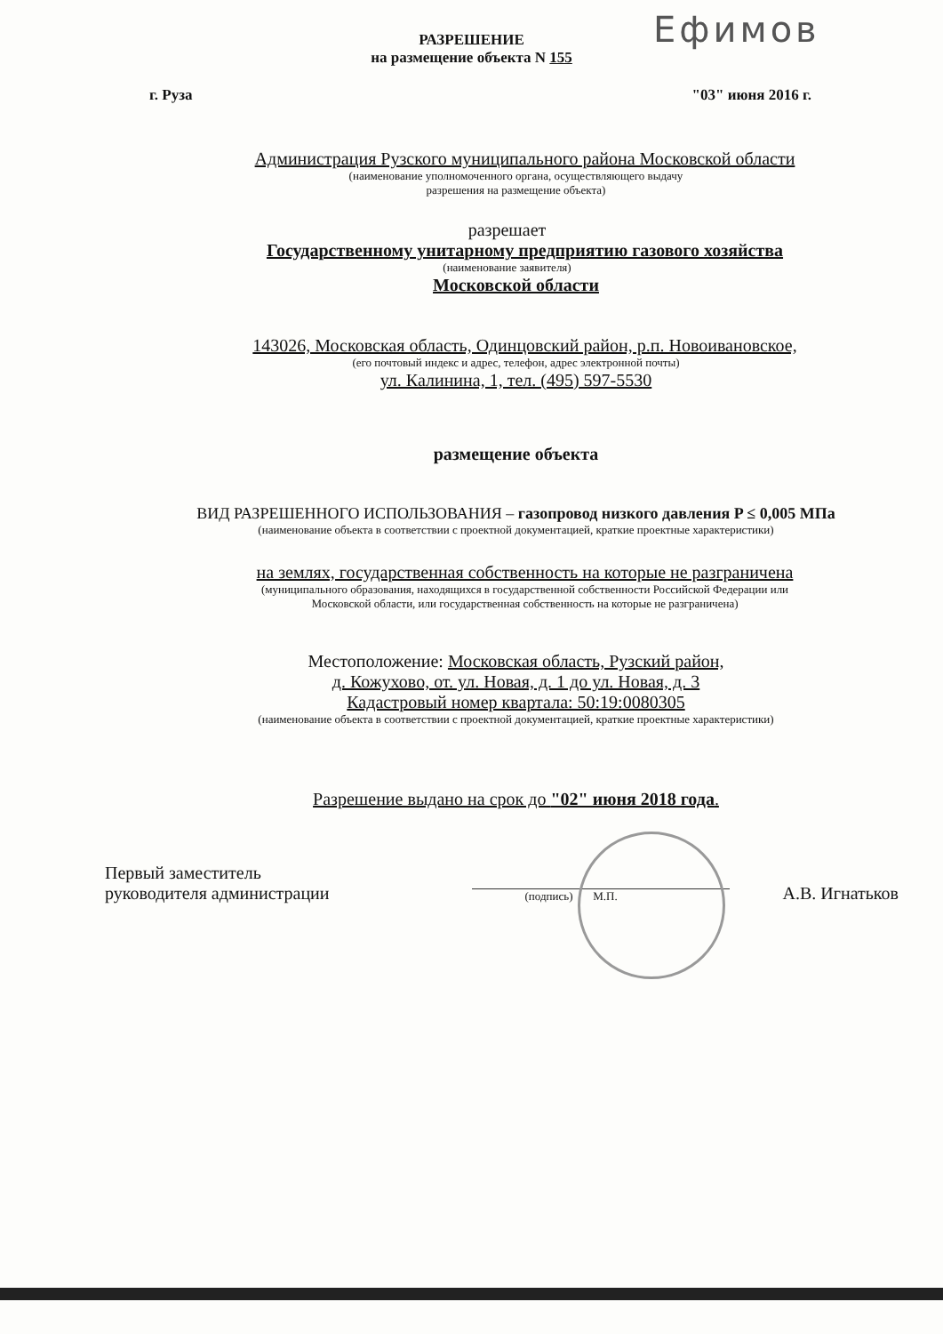Ефимов
РАЗРЕШЕНИЕ
на размещение объекта N 155
г. Руза "03" июня 2016 г.
Администрация Рузского муниципального района Московской области
(наименование уполномоченного органа, осуществляющего выдачу
разрешения на размещение объекта)
разрешает
Государственному унитарному предприятию газового хозяйства
(наименование заявителя)
Московской области
143026, Московская область, Одинцовский район, р.п. Новоивановское,
(его почтовый индекс и адрес, телефон, адрес электронной почты)
ул. Калинина, 1, тел. (495) 597-5530
размещение объекта
ВИД РАЗРЕШЕННОГО ИСПОЛЬЗОВАНИЯ – газопровод низкого давления P ≤ 0,005 МПа
(наименование объекта в соответствии с проектной документацией, краткие проектные характеристики)
на землях, государственная собственность на которые не разграничена
(муниципального образования, находящихся в государственной собственности Российской Федерации или
Московской области, или государственная собственность на которые не разграничена)
Местоположение: Московская область, Рузский район,
д. Кожухово, от. ул. Новая, д. 1 до ул. Новая, д. 3
Кадастровый номер квартала: 50:19:0080305
(наименование объекта в соответствии с проектной документацией, краткие проектные характеристики)
Разрешение выдано на срок до "02" июня 2018 года.
Первый заместитель
руководителя администрации
(подпись) М.П.
А.В. Игнатьков